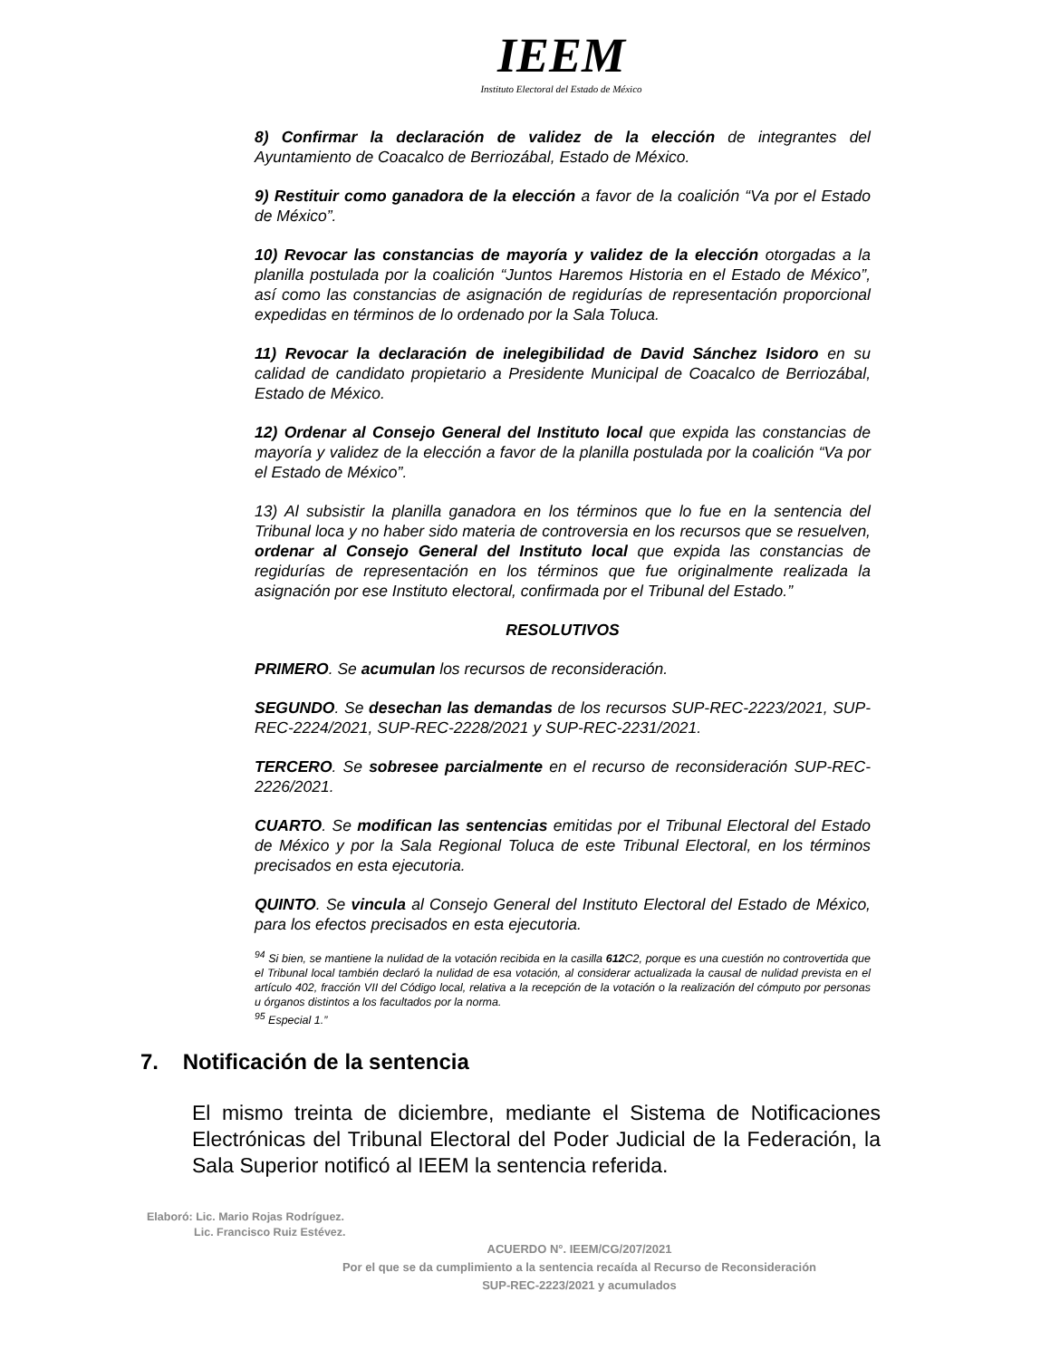IEEM
Instituto Electoral del Estado de México
8) Confirmar la declaración de validez de la elección de integrantes del Ayuntamiento de Coacalco de Berriozábal, Estado de México.
9) Restituir como ganadora de la elección a favor de la coalición “Va por el Estado de México”.
10) Revocar las constancias de mayoría y validez de la elección otorgadas a la planilla postulada por la coalición “Juntos Haremos Historia en el Estado de México”, así como las constancias de asignación de regidurías de representación proporcional expedidas en términos de lo ordenado por la Sala Toluca.
11) Revocar la declaración de inelegibilidad de David Sánchez Isidoro en su calidad de candidato propietario a Presidente Municipal de Coacalco de Berriozábal, Estado de México.
12) Ordenar al Consejo General del Instituto local que expida las constancias de mayoría y validez de la elección a favor de la planilla postulada por la coalición “Va por el Estado de México”.
13) Al subsistir la planilla ganadora en los términos que lo fue en la sentencia del Tribunal loca y no haber sido materia de controversia en los recursos que se resuelven, ordenar al Consejo General del Instituto local que expida las constancias de regidurías de representación en los términos que fue originalmente realizada la asignación por ese Instituto electoral, confirmada por el Tribunal del Estado.”
RESOLUTIVOS
PRIMERO. Se acumulan los recursos de reconsideración.
SEGUNDO. Se desechan las demandas de los recursos SUP-REC-2223/2021, SUP-REC-2224/2021, SUP-REC-2228/2021 y SUP-REC-2231/2021.
TERCERO. Se sobresee parcialmente en el recurso de reconsideración SUP-REC-2226/2021.
CUARTO. Se modifican las sentencias emitidas por el Tribunal Electoral del Estado de México y por la Sala Regional Toluca de este Tribunal Electoral, en los términos precisados en esta ejecutoria.
QUINTO. Se vincula al Consejo General del Instituto Electoral del Estado de México, para los efectos precisados en esta ejecutoria.
<sup>94</sup> Si bien, se mantiene la nulidad de la votación recibida en la casilla 612 C2, porque es una cuestión no controvertida que el Tribunal local también declaró la nulidad de esa votación, al considerar actualizada la causal de nulidad prevista en el artículo 402, fracción VII del Código local, relativa a la recepción de la votación o la realización del cómputo por personas u órganos distintos a los facultados por la norma.
<sup>95</sup> Especial 1.”
7. Notificación de la sentencia
El mismo treinta de diciembre, mediante el Sistema de Notificaciones Electrónicas del Tribunal Electoral del Poder Judicial de la Federación, la Sala Superior notificó al IEEM la sentencia referida.
Elaboró: Lic. Mario Rojas Rodríguez.
Lic. Francisco Ruiz Estévez.
ACUERDO N°. IEEM/CG/207/2021
Por el que se da cumplimiento a la sentencia recaída al Recurso de Reconsideración
SUP-REC-2223/2021 y acumulados